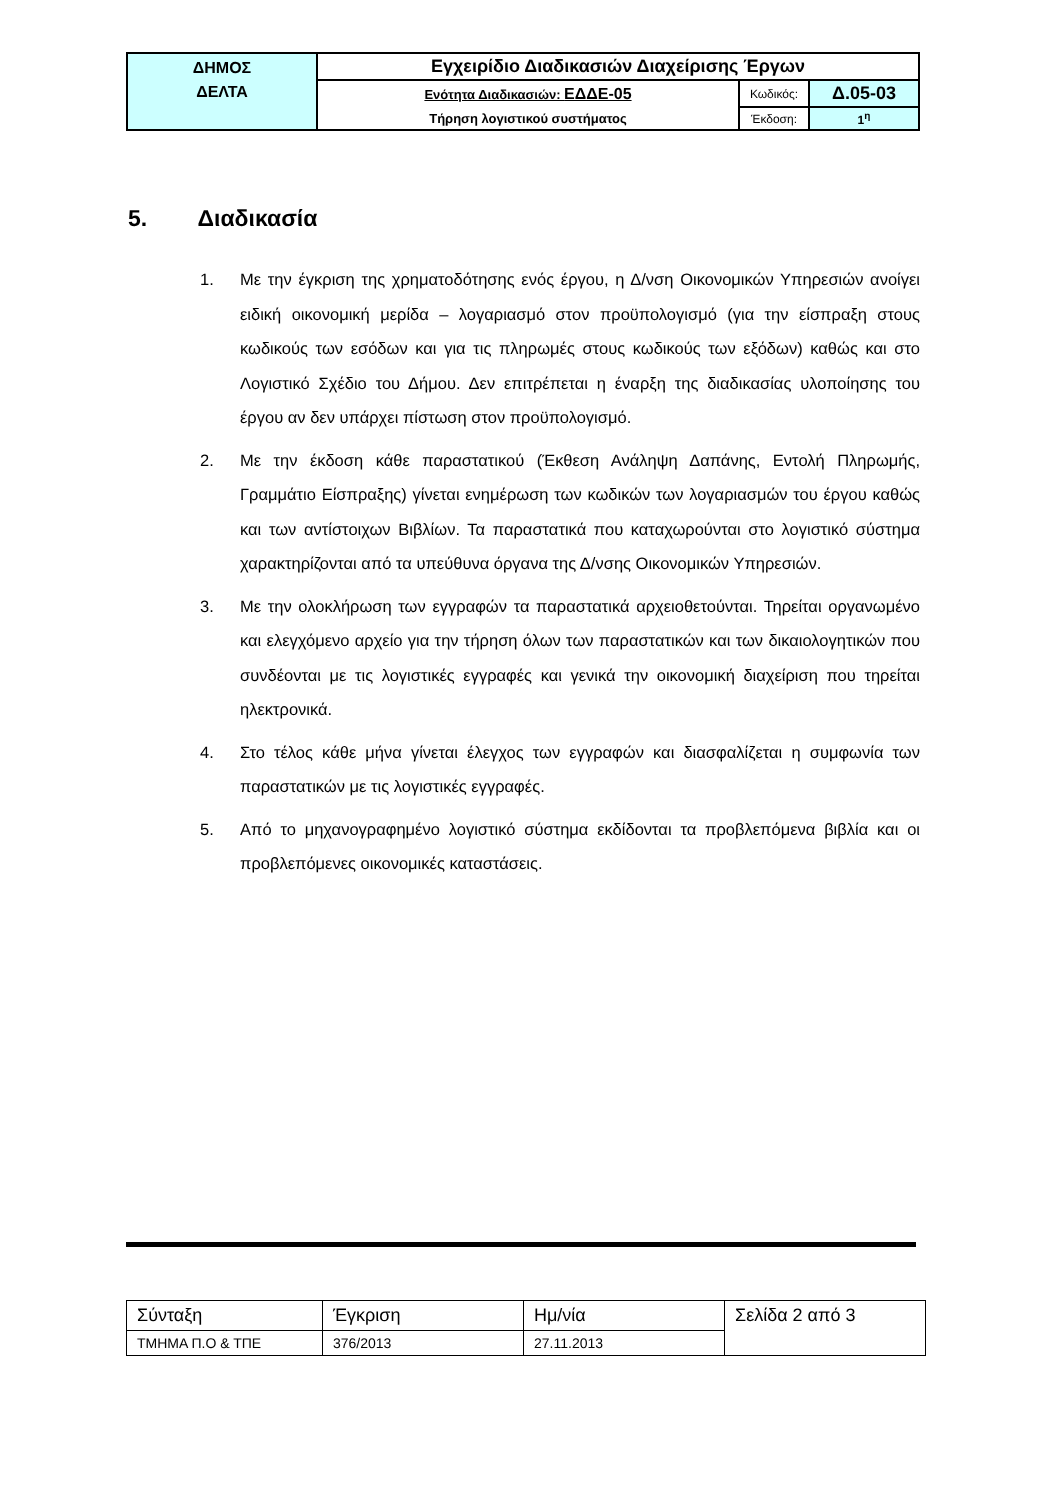| ΔΗΜΟΣ ΔΕΛΤΑ | Εγχειρίδιο Διαδικασιών Διαχείρισης Έργων | | |
| | Ενότητα Διαδικασιών: ΕΔΔΕ-05 | Κωδικός: | Δ.05-03 |
| | Τήρηση λογιστικού συστήματος | Έκδοση: | 1<sup>η</sup> |
5. Διαδικασία
1. Με την έγκριση της χρηματοδότησης ενός έργου, η Δ/νση Οικονομικών Υπηρεσιών ανοίγει ειδική οικονομική μερίδα – λογαριασμό στον προϋπολογισμό (για την είσπραξη στους κωδικούς των εσόδων και για τις πληρωμές στους κωδικούς των εξόδων) καθώς και στο Λογιστικό Σχέδιο του Δήμου. Δεν επιτρέπεται η έναρξη της διαδικασίας υλοποίησης του έργου αν δεν υπάρχει πίστωση στον προϋπολογισμό.
2. Με την έκδοση κάθε παραστατικού (Έκθεση Ανάληψη Δαπάνης, Εντολή Πληρωμής, Γραμμάτιο Είσπραξης) γίνεται ενημέρωση των κωδικών των λογαριασμών του έργου καθώς και των αντίστοιχων Βιβλίων. Τα παραστατικά που καταχωρούνται στο λογιστικό σύστημα χαρακτηρίζονται από τα υπεύθυνα όργανα της Δ/νσης Οικονομικών Υπηρεσιών.
3. Με την ολοκλήρωση των εγγραφών τα παραστατικά αρχειοθετούνται. Τηρείται οργανωμένο και ελεγχόμενο αρχείο για την τήρηση όλων των παραστατικών και των δικαιολογητικών που συνδέονται με τις λογιστικές εγγραφές και γενικά την οικονομική διαχείριση που τηρείται ηλεκτρονικά.
4. Στο τέλος κάθε μήνα γίνεται έλεγχος των εγγραφών και διασφαλίζεται η συμφωνία των παραστατικών με τις λογιστικές εγγραφές.
5. Από το μηχανογραφημένο λογιστικό σύστημα εκδίδονται τα προβλεπόμενα βιβλία και οι προβλεπόμενες οικονομικές καταστάσεις.
| Σύνταξη | Έγκριση | Ημ/νία | Σελίδα 2 από 3 |
| ΤΜΗΜΑ Π.Ο & ΤΠΕ | 376/2013 | 27.11.2013 | |